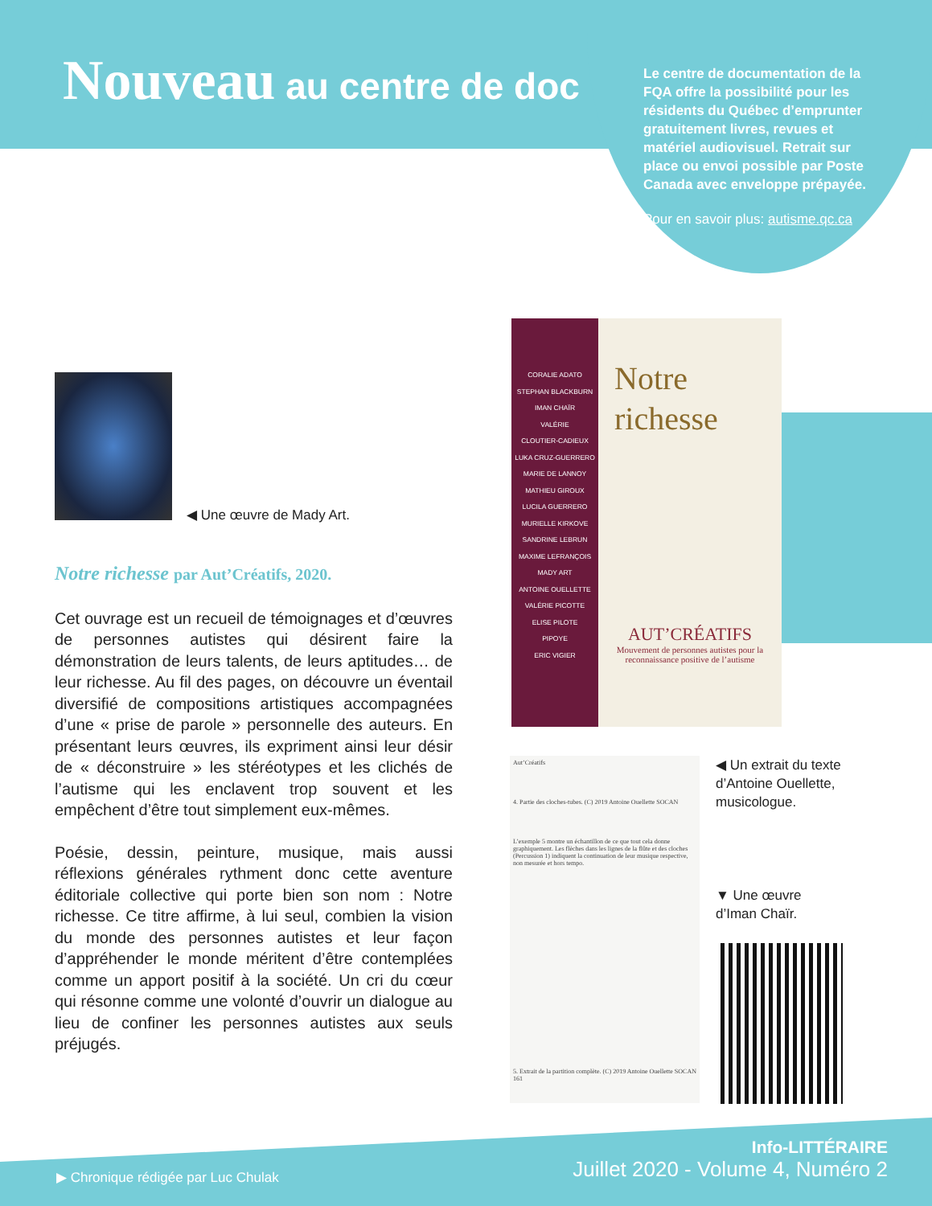Nouveau au centre de doc
Le centre de documentation de la FQA offre la possibilité pour les résidents du Québec d’emprunter gratuitement livres, revues et matériel audiovisuel. Retrait sur place ou envoi possible par Poste Canada avec enveloppe prépayée.
Pour en savoir plus: autisme.qc.ca
◀ Une œuvre de Mady Art.
Notre richesse par Aut’Créatifs, 2020.
Cet ouvrage est un recueil de témoignages et d’œuvres de personnes autistes qui désirent faire la démonstration de leurs talents, de leurs aptitudes… de leur richesse. Au fil des pages, on découvre un éventail diversifié de compositions artistiques accompagnées d’une « prise de parole » personnelle des auteurs. En présentant leurs œuvres, ils expriment ainsi leur désir de « déconstruire » les stéréotypes et les clichés de l’autisme qui les enclavent trop souvent et les empêchent d’être tout simplement eux-mêmes.
Poésie, dessin, peinture, musique, mais aussi réflexions générales rythment donc cette aventure éditoriale collective qui porte bien son nom : Notre richesse. Ce titre affirme, à lui seul, combien la vision du monde des personnes autistes et leur façon d’appréhender le monde méritent d’être contemplées comme un apport positif à la société. Un cri du cœur qui résonne comme une volonté d’ouvrir un dialogue au lieu de confiner les personnes autistes aux seuls préjugés.
CORALIE ADATO
STEPHAN BLACKBURN
IMAN CHAÏR
VALÉRIE
CLOUTIER-CADIEUX
LUKA CRUZ-GUERRERO
MARIE DE LANNOY
MATHIEU GIROUX
LUCILA GUERRERO
MURIELLE KIRKOVE
SANDRINE LEBRUN
MAXIME LEFRANÇOIS
MADY ART
ANTOINE OUELLETTE
VALÉRIE PICOTTE
ELISE PILOTE
PIPOYE
ERIC VIGIER
Notre
richesse
AUT’CRÉATIFS
Mouvement de personnes autistes pour la reconnaissance positive de l’autisme
Aut’Créatifs
4. Partie des cloches-tubes. (C) 2019 Antoine Ouellette SOCAN
L’exemple 5 montre un échantillon de ce que tout cela donne graphiquement. Les flèches dans les lignes de la flûte et des cloches (Percussion 1) indiquent la continuation de leur musique respective, non mesurée et hors tempo.
5. Extrait de la partition complète. (C) 2019 Antoine Ouellette SOCAN
161
◀ Un extrait du texte d’Antoine Ouellette, musicologue.
▼ Une œuvre
d’Iman Chaïr.
▶ Chronique rédigée par Luc Chulak
Info-LITTÉRAIRE
Juillet 2020 - Volume 4, Numéro 2